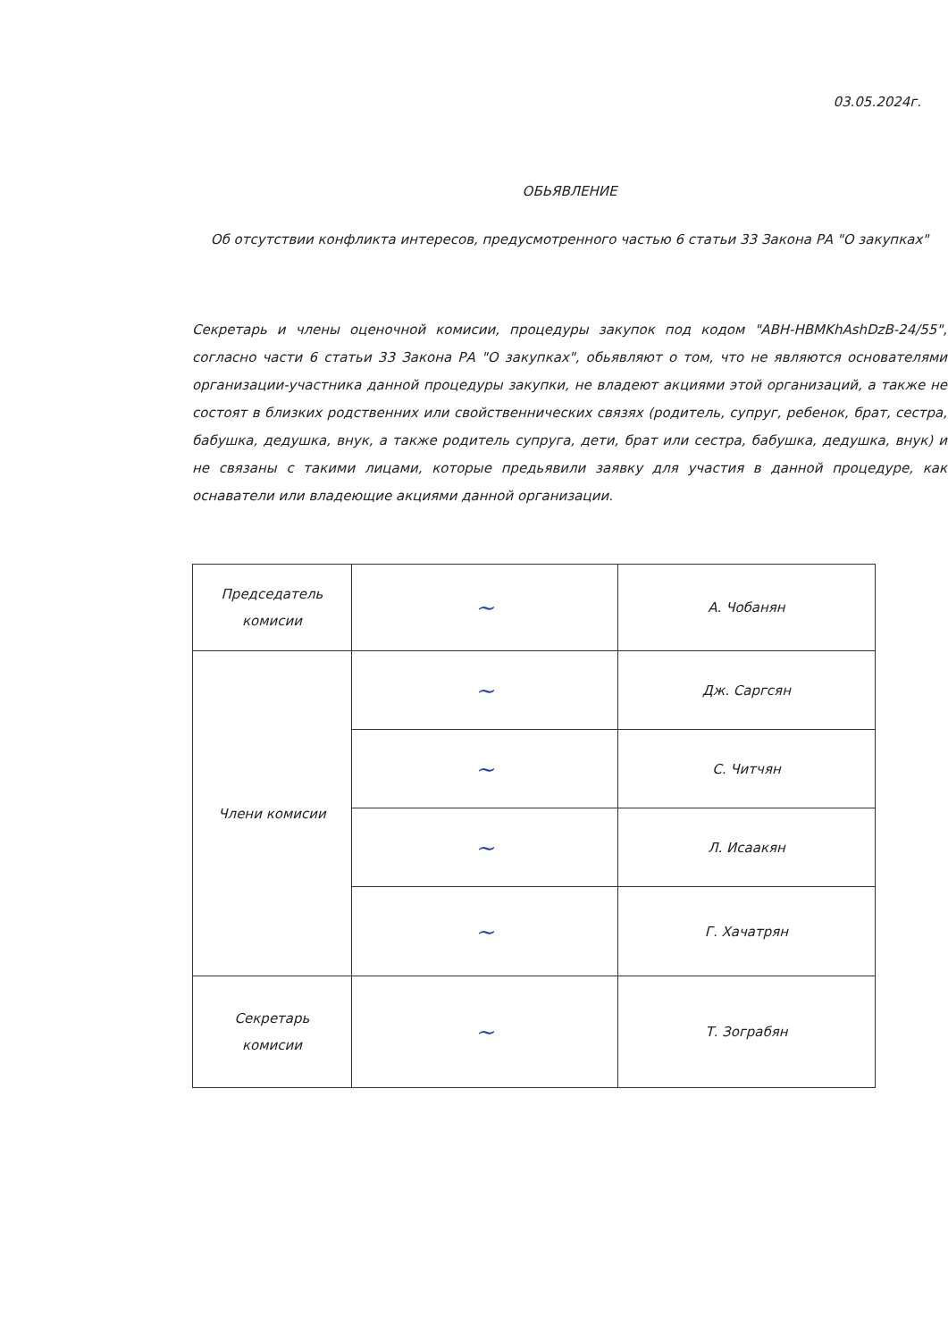03.05.2024г.
ОБЬЯВЛЕНИЕ
Об отсутствии конфликта интересов, предусмотренного частью 6 статьи 33 Закона РА "О закупках"
Секретарь и члены оценочной комисии, процедуры закупок под кодом "ABH-HBMKhAshDzB-24/55", согласно части 6 статьи 33 Закона РА "О закупках", обьявляют о том, что не являются основателями организации-участника данной процедуры закупки, не владеют акциями этой организаций, а также не состоят в близких родственних или свойственнических связях (родитель, супруг, ребенок, брат, сестра, бабушка, дедушка, внук, а также родитель супруга, дети, брат или сестра, бабушка, дедушка, внук) и не связаны с такими лицами, которые предьявили заявку для участия в данной процедуре, как оснаватели или владеющие акциями данной организации.
| Председатель комисии | ~ | А. Чобанян |
| Члени комисии | ~ | Дж. Саргсян |
| | ~ | С. Читчян |
| | ~ | Л. Исаакян |
| | ~ | Г. Хачатрян |
| Секретарь комисии | ~ | Т. Зограбян |